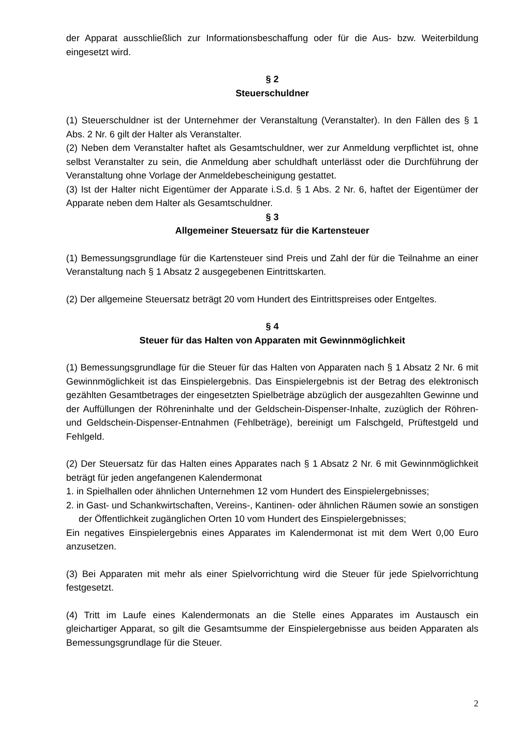der Apparat ausschließlich zur Informationsbeschaffung oder für die Aus- bzw. Weiterbildung eingesetzt wird.
§ 2
Steuerschuldner
(1) Steuerschuldner ist der Unternehmer der Veranstaltung (Veranstalter). In den Fällen des § 1 Abs. 2 Nr. 6 gilt der Halter als Veranstalter.
(2) Neben dem Veranstalter haftet als Gesamtschuldner, wer zur Anmeldung verpflichtet ist, ohne selbst Veranstalter zu sein, die Anmeldung aber schuldhaft unterlässt oder die Durchführung der Veranstaltung ohne Vorlage der Anmeldebescheinigung gestattet.
(3) Ist der Halter nicht Eigentümer der Apparate i.S.d. § 1 Abs. 2 Nr. 6, haftet der Eigentümer der Apparate neben dem Halter als Gesamtschuldner.
§ 3
Allgemeiner Steuersatz für die Kartensteuer
(1) Bemessungsgrundlage für die Kartensteuer sind Preis und Zahl der für die Teilnahme an einer Veranstaltung nach § 1 Absatz 2 ausgegebenen Eintrittskarten.
(2) Der allgemeine Steuersatz beträgt 20 vom Hundert des Eintrittspreises oder Entgeltes.
§ 4
Steuer für das Halten von Apparaten mit Gewinnmöglichkeit
(1) Bemessungsgrundlage für die Steuer für das Halten von Apparaten nach § 1 Absatz 2 Nr. 6 mit Gewinnmöglichkeit ist das Einspielergebnis. Das Einspielergebnis ist der Betrag des elektronisch gezählten Gesamtbetrages der eingesetzten Spielbeträge abzüglich der ausgezahlten Gewinne und der Auffüllungen der Röhreninhalte und der Geldschein-Dispenser-Inhalte, zuzüglich der Röhren- und Geldschein-Dispenser-Entnahmen (Fehlbeträge), bereinigt um Falschgeld, Prüftestgeld und Fehlgeld.
(2) Der Steuersatz für das Halten eines Apparates nach § 1 Absatz 2 Nr. 6 mit Gewinnmöglichkeit beträgt für jeden angefangenen Kalendermonat
1. in Spielhallen oder ähnlichen Unternehmen 12 vom Hundert des Einspielergebnisses;
2. in Gast- und Schankwirtschaften, Vereins-, Kantinen- oder ähnlichen Räumen sowie an sonstigen der Öffentlichkeit zugänglichen Orten 10 vom Hundert des Einspielergebnisses;
Ein negatives Einspielergebnis eines Apparates im Kalendermonat ist mit dem Wert 0,00 Euro anzusetzen.
(3) Bei Apparaten mit mehr als einer Spielvorrichtung wird die Steuer für jede Spielvorrichtung festgesetzt.
(4) Tritt im Laufe eines Kalendermonats an die Stelle eines Apparates im Austausch ein gleichartiger Apparat, so gilt die Gesamtsumme der Einspielergebnisse aus beiden Apparaten als Bemessungsgrundlage für die Steuer.
2